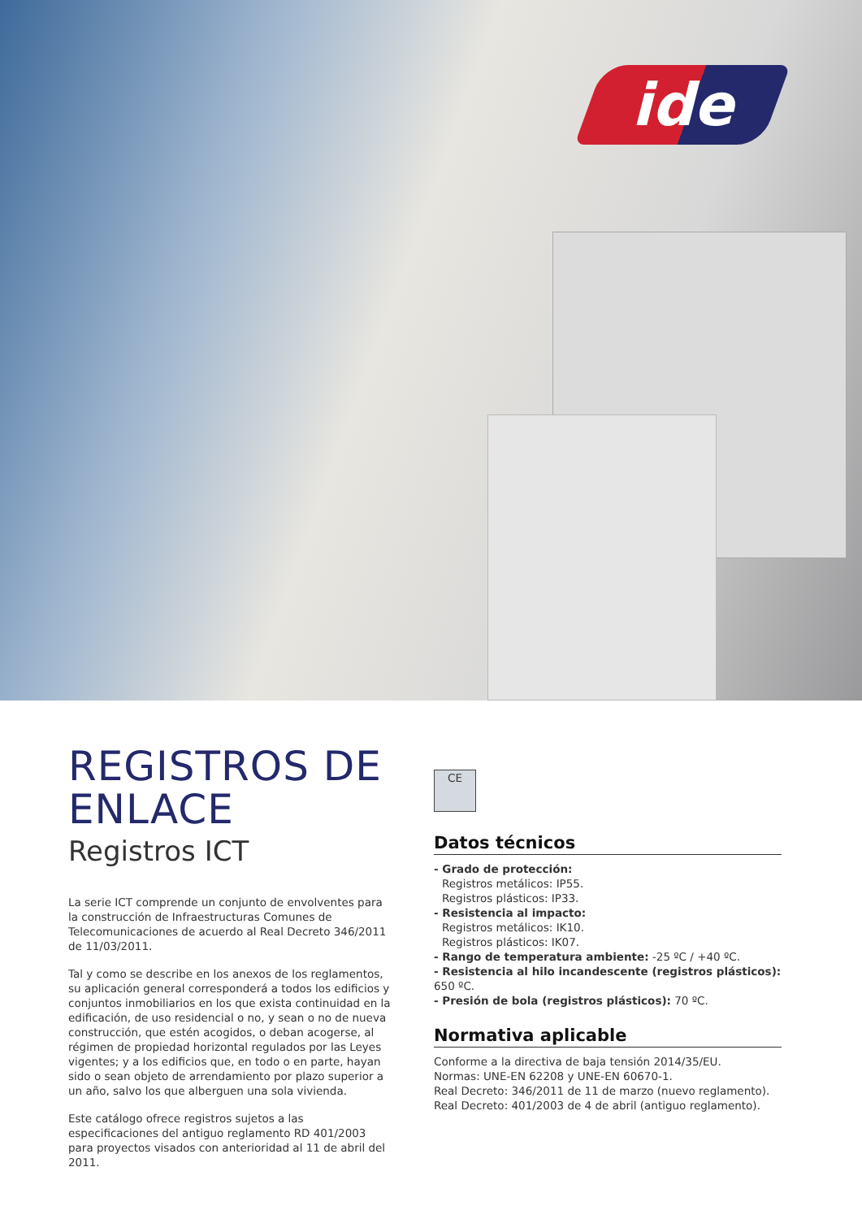ide
REGISTROS DE ENLACE
Registros ICT
La serie ICT comprende un conjunto de envolventes para la construcción de Infraestructuras Comunes de Telecomunicaciones de acuerdo al Real Decreto 346/2011 de 11/03/2011.
Tal y como se describe en los anexos de los reglamentos, su aplicación general corresponderá a todos los edificios y conjuntos inmobiliarios en los que exista continuidad en la edificación, de uso residencial o no, y sean o no de nueva construcción, que estén acogidos, o deban acogerse, al régimen de propiedad horizontal regulados por las Leyes vigentes; y a los edificios que, en todo o en parte, hayan sido o sean objeto de arrendamiento por plazo superior a un año, salvo los que alberguen una sola vivienda.
Este catálogo ofrece registros sujetos a las especificaciones del antiguo reglamento RD 401/2003 para proyectos visados con anterioridad al 11 de abril del 2011.
CE
Datos técnicos
- Grado de protección:
Registros metálicos: IP55.
Registros plásticos: IP33.
- Resistencia al impacto:
Registros metálicos: IK10.
Registros plásticos: IK07.
- Rango de temperatura ambiente: -25 ºC / +40 ºC.
- Resistencia al hilo incandescente (registros plásticos): 650 ºC.
- Presión de bola (registros plásticos): 70 ºC.
Normativa aplicable
Conforme a la directiva de baja tensión 2014/35/EU.
Normas: UNE-EN 62208 y UNE-EN 60670-1.
Real Decreto: 346/2011 de 11 de marzo (nuevo reglamento).
Real Decreto: 401/2003 de 4 de abril (antiguo reglamento).